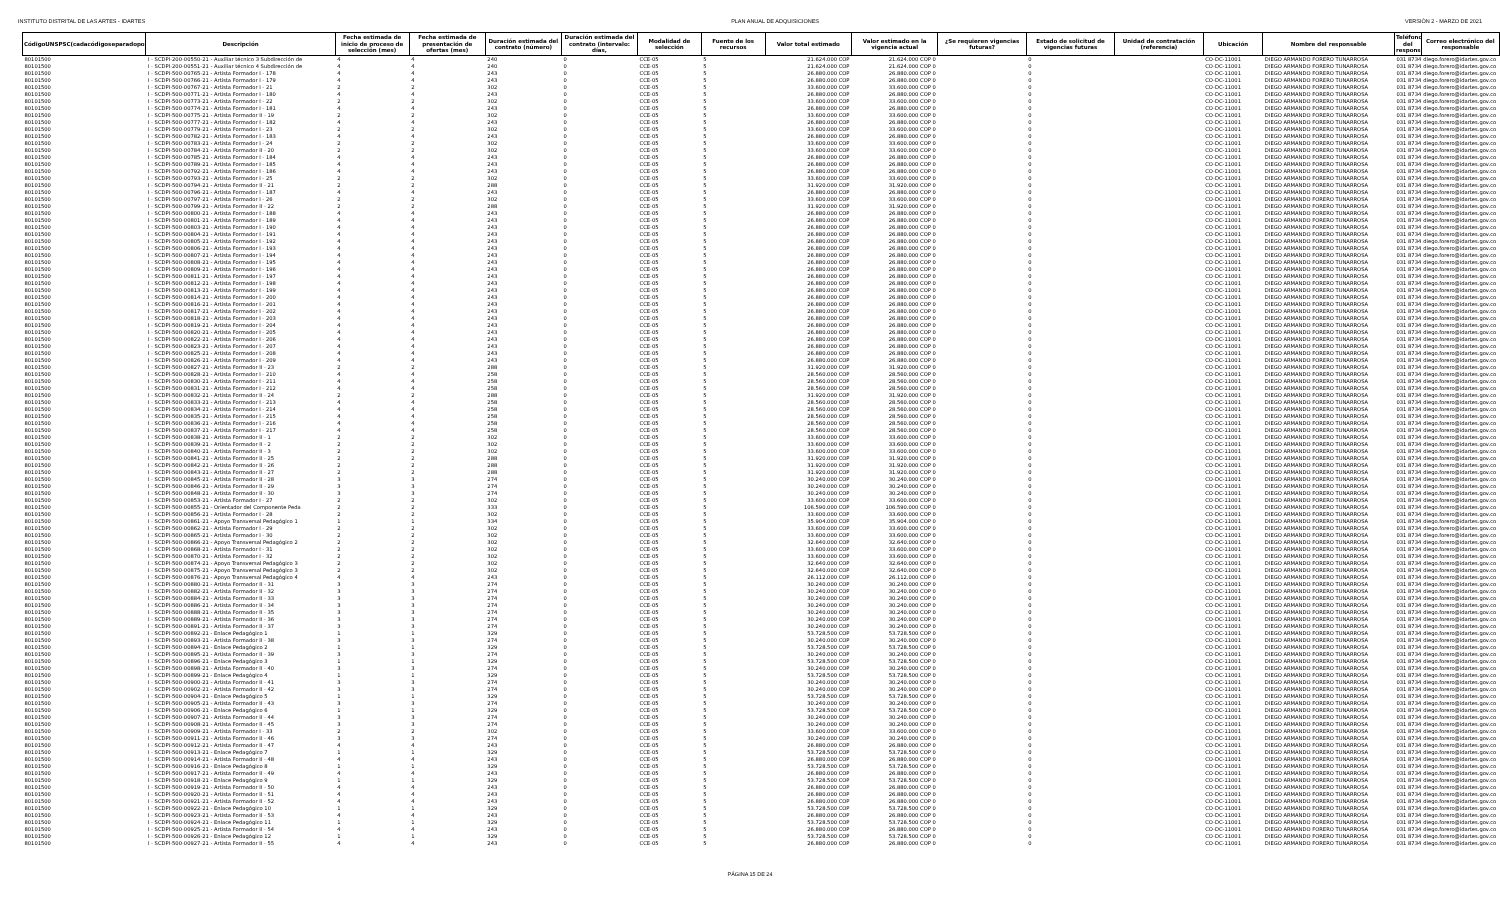INSTITUTO DISTRITAL DE LAS ARTES - IDARTES PLAN ANUAL DE ADQUISICIONES VERSIÓN 2 - MARZO DE 2021
| CódigoUNSPSC(cadacódigoseparadopor;) | Descripción | Fecha estimada de inicio de proceso de selección (mes) | Fecha estimada de presentación de ofertas (mes) | Duración estimada del contrato (número) | Duración estimada del contrato (intervalo: días, | Modalidad de selección | Fuente de los recursos | Valor total estimado | Valor estimado en la vigencia actual | ¿Se requieren vigencias futuras? | Estado de solicitud de vigencias futuras | Unidad de contratación (referencia) | Ubicación | Nombre del responsable | Teléfono del respons | Correo electrónico del responsable |
| --- | --- | --- | --- | --- | --- | --- | --- | --- | --- | --- | --- | --- | --- | --- | --- | --- |
| 80101500 | I - SCDPI-200-00550-21 - Auxiliar técnico 3 Subdirección de | 4 | 4 | 240 | 0 | CCE-05 | 5 | 21.624.000 COP | 21.624.000 COP 0 | | 0 | | CO-DC-11001 | DIEGO ARMANDO FORERO TUNARROSA | 031 8734 | diego.forero@idartes.gov.co |
| 80101500 | I - SCDPI-200-00551-21 - Auxiliar técnico 4 Subdirección de | 4 | 4 | 240 | 0 | CCE-05 | 5 | 21.624.000 COP | 21.624.000 COP 0 | | 0 | | CO-DC-11001 | DIEGO ARMANDO FORERO TUNARROSA | 031 8734 | diego.forero@idartes.gov.co |
| 80101500 | I - SCDPI-500-00765-21 - Artista Formador I - 178 | 4 | 4 | 243 | 0 | CCE-05 | 5 | 26.880.000 COP | 26.880.000 COP 0 | | 0 | | CO-DC-11001 | DIEGO ARMANDO FORERO TUNARROSA | 031 8734 | diego.forero@idartes.gov.co |
| 80101500 | I - SCDPI-500-00766-21 - Artista Formador I - 179 | 4 | 4 | 243 | 0 | CCE-05 | 5 | 26.880.000 COP | 26.880.000 COP 0 | | 0 | | CO-DC-11001 | DIEGO ARMANDO FORERO TUNARROSA | 031 8734 | diego.forero@idartes.gov.co |
| 80101500 | I - SCDPI-500-00767-21 - Artista Formador I - 21 | 2 | 2 | 302 | 0 | CCE-05 | 5 | 33.600.000 COP | 33.600.000 COP 0 | | 0 | | CO-DC-11001 | DIEGO ARMANDO FORERO TUNARROSA | 031 8734 | diego.forero@idartes.gov.co |
| 80101500 | I - SCDPI-500-00771-21 - Artista Formador I - 180 | 4 | 4 | 243 | 0 | CCE-05 | 5 | 26.880.000 COP | 26.880.000 COP 0 | | 0 | | CO-DC-11001 | DIEGO ARMANDO FORERO TUNARROSA | 031 8734 | diego.forero@idartes.gov.co |
| 80101500 | I - SCDPI-500-00773-21 - Artista Formador I - 22 | 2 | 2 | 302 | 0 | CCE-05 | 5 | 33.600.000 COP | 33.600.000 COP 0 | | 0 | | CO-DC-11001 | DIEGO ARMANDO FORERO TUNARROSA | 031 8734 | diego.forero@idartes.gov.co |
| 80101500 | I - SCDPI-500-00774-21 - Artista Formador I - 181 | 4 | 4 | 243 | 0 | CCE-05 | 5 | 26.880.000 COP | 26.880.000 COP 0 | | 0 | | CO-DC-11001 | DIEGO ARMANDO FORERO TUNARROSA | 031 8734 | diego.forero@idartes.gov.co |
| 80101500 | I - SCDPI-500-00775-21 - Artista Formador II - 19 | 2 | 2 | 302 | 0 | CCE-05 | 5 | 33.600.000 COP | 33.600.000 COP 0 | | 0 | | CO-DC-11001 | DIEGO ARMANDO FORERO TUNARROSA | 031 8734 | diego.forero@idartes.gov.co |
| 80101500 | I - SCDPI-500-00777-21 - Artista Formador I - 182 | 4 | 4 | 243 | 0 | CCE-05 | 5 | 26.880.000 COP | 26.880.000 COP 0 | | 0 | | CO-DC-11001 | DIEGO ARMANDO FORERO TUNARROSA | 031 8734 | diego.forero@idartes.gov.co |
| 80101500 | I - SCDPI-500-00779-21 - Artista Formador I - 23 | 2 | 2 | 302 | 0 | CCE-05 | 5 | 33.600.000 COP | 33.600.000 COP 0 | | 0 | | CO-DC-11001 | DIEGO ARMANDO FORERO TUNARROSA | 031 8734 | diego.forero@idartes.gov.co |
| 80101500 | I - SCDPI-500-00782-21 - Artista Formador I - 183 | 4 | 4 | 243 | 0 | CCE-05 | 5 | 26.880.000 COP | 26.880.000 COP 0 | | 0 | | CO-DC-11001 | DIEGO ARMANDO FORERO TUNARROSA | 031 8734 | diego.forero@idartes.gov.co |
| 80101500 | I - SCDPI-500-00783-21 - Artista Formador I - 24 | 2 | 2 | 302 | 0 | CCE-05 | 5 | 33.600.000 COP | 33.600.000 COP 0 | | 0 | | CO-DC-11001 | DIEGO ARMANDO FORERO TUNARROSA | 031 8734 | diego.forero@idartes.gov.co |
| 80101500 | I - SCDPI-500-00784-21 - Artista Formador II - 20 | 2 | 2 | 302 | 0 | CCE-05 | 5 | 33.600.000 COP | 33.600.000 COP 0 | | 0 | | CO-DC-11001 | DIEGO ARMANDO FORERO TUNARROSA | 031 8734 | diego.forero@idartes.gov.co |
| 80101500 | I - SCDPI-500-00785-21 - Artista Formador I - 184 | 4 | 4 | 243 | 0 | CCE-05 | 5 | 26.880.000 COP | 26.880.000 COP 0 | | 0 | | CO-DC-11001 | DIEGO ARMANDO FORERO TUNARROSA | 031 8734 | diego.forero@idartes.gov.co |
| 80101500 | I - SCDPI-500-00789-21 - Artista Formador I - 185 | 4 | 4 | 243 | 0 | CCE-05 | 5 | 26.880.000 COP | 26.880.000 COP 0 | | 0 | | CO-DC-11001 | DIEGO ARMANDO FORERO TUNARROSA | 031 8734 | diego.forero@idartes.gov.co |
| 80101500 | I - SCDPI-500-00792-21 - Artista Formador I - 186 | 4 | 4 | 243 | 0 | CCE-05 | 5 | 26.880.000 COP | 26.880.000 COP 0 | | 0 | | CO-DC-11001 | DIEGO ARMANDO FORERO TUNARROSA | 031 8734 | diego.forero@idartes.gov.co |
| 80101500 | I - SCDPI-500-00793-21 - Artista Formador I - 25 | 2 | 2 | 302 | 0 | CCE-05 | 5 | 33.600.000 COP | 33.600.000 COP 0 | | 0 | | CO-DC-11001 | DIEGO ARMANDO FORERO TUNARROSA | 031 8734 | diego.forero@idartes.gov.co |
| 80101500 | I - SCDPI-500-00794-21 - Artista Formador II - 21 | 2 | 2 | 288 | 0 | CCE-05 | 5 | 31.920.000 COP | 31.920.000 COP 0 | | 0 | | CO-DC-11001 | DIEGO ARMANDO FORERO TUNARROSA | 031 8734 | diego.forero@idartes.gov.co |
| 80101500 | I - SCDPI-500-00796-21 - Artista Formador I - 187 | 4 | 4 | 243 | 0 | CCE-05 | 5 | 26.880.000 COP | 26.880.000 COP 0 | | 0 | | CO-DC-11001 | DIEGO ARMANDO FORERO TUNARROSA | 031 8734 | diego.forero@idartes.gov.co |
| 80101500 | I - SCDPI-500-00797-21 - Artista Formador I - 26 | 2 | 2 | 302 | 0 | CCE-05 | 5 | 33.600.000 COP | 33.600.000 COP 0 | | 0 | | CO-DC-11001 | DIEGO ARMANDO FORERO TUNARROSA | 031 8734 | diego.forero@idartes.gov.co |
| 80101500 | I - SCDPI-500-00799-21 - Artista Formador II - 22 | 2 | 2 | 288 | 0 | CCE-05 | 5 | 31.920.000 COP | 31.920.000 COP 0 | | 0 | | CO-DC-11001 | DIEGO ARMANDO FORERO TUNARROSA | 031 8734 | diego.forero@idartes.gov.co |
| 80101500 | I - SCDPI-500-00800-21 - Artista Formador I - 188 | 4 | 4 | 243 | 0 | CCE-05 | 5 | 26.880.000 COP | 26.880.000 COP 0 | | 0 | | CO-DC-11001 | DIEGO ARMANDO FORERO TUNARROSA | 031 8734 | diego.forero@idartes.gov.co |
| 80101500 | I - SCDPI-500-00801-21 - Artista Formador I - 189 | 4 | 4 | 243 | 0 | CCE-05 | 5 | 26.880.000 COP | 26.880.000 COP 0 | | 0 | | CO-DC-11001 | DIEGO ARMANDO FORERO TUNARROSA | 031 8734 | diego.forero@idartes.gov.co |
| 80101500 | I - SCDPI-500-00803-21 - Artista Formador I - 190 | 4 | 4 | 243 | 0 | CCE-05 | 5 | 26.880.000 COP | 26.880.000 COP 0 | | 0 | | CO-DC-11001 | DIEGO ARMANDO FORERO TUNARROSA | 031 8734 | diego.forero@idartes.gov.co |
| 80101500 | I - SCDPI-500-00804-21 - Artista Formador I - 191 | 4 | 4 | 243 | 0 | CCE-05 | 5 | 26.880.000 COP | 26.880.000 COP 0 | | 0 | | CO-DC-11001 | DIEGO ARMANDO FORERO TUNARROSA | 031 8734 | diego.forero@idartes.gov.co |
| 80101500 | I - SCDPI-500-00805-21 - Artista Formador I - 192 | 4 | 4 | 243 | 0 | CCE-05 | 5 | 26.880.000 COP | 26.880.000 COP 0 | | 0 | | CO-DC-11001 | DIEGO ARMANDO FORERO TUNARROSA | 031 8734 | diego.forero@idartes.gov.co |
| 80101500 | I - SCDPI-500-00806-21 - Artista Formador I - 193 | 4 | 4 | 243 | 0 | CCE-05 | 5 | 26.880.000 COP | 26.880.000 COP 0 | | 0 | | CO-DC-11001 | DIEGO ARMANDO FORERO TUNARROSA | 031 8734 | diego.forero@idartes.gov.co |
| 80101500 | I - SCDPI-500-00807-21 - Artista Formador I - 194 | 4 | 4 | 243 | 0 | CCE-05 | 5 | 26.880.000 COP | 26.880.000 COP 0 | | 0 | | CO-DC-11001 | DIEGO ARMANDO FORERO TUNARROSA | 031 8734 | diego.forero@idartes.gov.co |
| 80101500 | I - SCDPI-500-00808-21 - Artista Formador I - 195 | 4 | 4 | 243 | 0 | CCE-05 | 5 | 26.880.000 COP | 26.880.000 COP 0 | | 0 | | CO-DC-11001 | DIEGO ARMANDO FORERO TUNARROSA | 031 8734 | diego.forero@idartes.gov.co |
| 80101500 | I - SCDPI-500-00809-21 - Artista Formador I - 196 | 4 | 4 | 243 | 0 | CCE-05 | 5 | 26.880.000 COP | 26.880.000 COP 0 | | 0 | | CO-DC-11001 | DIEGO ARMANDO FORERO TUNARROSA | 031 8734 | diego.forero@idartes.gov.co |
| 80101500 | I - SCDPI-500-00811-21 - Artista Formador I - 197 | 4 | 4 | 243 | 0 | CCE-05 | 5 | 26.880.000 COP | 26.880.000 COP 0 | | 0 | | CO-DC-11001 | DIEGO ARMANDO FORERO TUNARROSA | 031 8734 | diego.forero@idartes.gov.co |
| 80101500 | I - SCDPI-500-00812-21 - Artista Formador I - 198 | 4 | 4 | 243 | 0 | CCE-05 | 5 | 26.880.000 COP | 26.880.000 COP 0 | | 0 | | CO-DC-11001 | DIEGO ARMANDO FORERO TUNARROSA | 031 8734 | diego.forero@idartes.gov.co |
| 80101500 | I - SCDPI-500-00813-21 - Artista Formador I - 199 | 4 | 4 | 243 | 0 | CCE-05 | 5 | 26.880.000 COP | 26.880.000 COP 0 | | 0 | | CO-DC-11001 | DIEGO ARMANDO FORERO TUNARROSA | 031 8734 | diego.forero@idartes.gov.co |
| 80101500 | I - SCDPI-500-00814-21 - Artista Formador I - 200 | 4 | 4 | 243 | 0 | CCE-05 | 5 | 26.880.000 COP | 26.880.000 COP 0 | | 0 | | CO-DC-11001 | DIEGO ARMANDO FORERO TUNARROSA | 031 8734 | diego.forero@idartes.gov.co |
| 80101500 | I - SCDPI-500-00816-21 - Artista Formador I - 201 | 4 | 4 | 243 | 0 | CCE-05 | 5 | 26.880.000 COP | 26.880.000 COP 0 | | 0 | | CO-DC-11001 | DIEGO ARMANDO FORERO TUNARROSA | 031 8734 | diego.forero@idartes.gov.co |
| 80101500 | I - SCDPI-500-00817-21 - Artista Formador I - 202 | 4 | 4 | 243 | 0 | CCE-05 | 5 | 26.880.000 COP | 26.880.000 COP 0 | | 0 | | CO-DC-11001 | DIEGO ARMANDO FORERO TUNARROSA | 031 8734 | diego.forero@idartes.gov.co |
| 80101500 | I - SCDPI-500-00818-21 - Artista Formador I - 203 | 4 | 4 | 243 | 0 | CCE-05 | 5 | 26.880.000 COP | 26.880.000 COP 0 | | 0 | | CO-DC-11001 | DIEGO ARMANDO FORERO TUNARROSA | 031 8734 | diego.forero@idartes.gov.co |
| 80101500 | I - SCDPI-500-00819-21 - Artista Formador I - 204 | 4 | 4 | 243 | 0 | CCE-05 | 5 | 26.880.000 COP | 26.880.000 COP 0 | | 0 | | CO-DC-11001 | DIEGO ARMANDO FORERO TUNARROSA | 031 8734 | diego.forero@idartes.gov.co |
| 80101500 | I - SCDPI-500-00820-21 - Artista Formador I - 205 | 4 | 4 | 243 | 0 | CCE-05 | 5 | 26.880.000 COP | 26.880.000 COP 0 | | 0 | | CO-DC-11001 | DIEGO ARMANDO FORERO TUNARROSA | 031 8734 | diego.forero@idartes.gov.co |
| 80101500 | I - SCDPI-500-00822-21 - Artista Formador I - 206 | 4 | 4 | 243 | 0 | CCE-05 | 5 | 26.880.000 COP | 26.880.000 COP 0 | | 0 | | CO-DC-11001 | DIEGO ARMANDO FORERO TUNARROSA | 031 8734 | diego.forero@idartes.gov.co |
| 80101500 | I - SCDPI-500-00823-21 - Artista Formador I - 207 | 4 | 4 | 243 | 0 | CCE-05 | 5 | 26.880.000 COP | 26.880.000 COP 0 | | 0 | | CO-DC-11001 | DIEGO ARMANDO FORERO TUNARROSA | 031 8734 | diego.forero@idartes.gov.co |
| 80101500 | I - SCDPI-500-00825-21 - Artista Formador I - 208 | 4 | 4 | 243 | 0 | CCE-05 | 5 | 26.880.000 COP | 26.880.000 COP 0 | | 0 | | CO-DC-11001 | DIEGO ARMANDO FORERO TUNARROSA | 031 8734 | diego.forero@idartes.gov.co |
| 80101500 | I - SCDPI-500-00826-21 - Artista Formador I - 209 | 4 | 4 | 243 | 0 | CCE-05 | 5 | 26.880.000 COP | 26.880.000 COP 0 | | 0 | | CO-DC-11001 | DIEGO ARMANDO FORERO TUNARROSA | 031 8734 | diego.forero@idartes.gov.co |
| 80101500 | I - SCDPI-500-00827-21 - Artista Formador II - 23 | 2 | 2 | 288 | 0 | CCE-05 | 5 | 31.920.000 COP | 31.920.000 COP 0 | | 0 | | CO-DC-11001 | DIEGO ARMANDO FORERO TUNARROSA | 031 8734 | diego.forero@idartes.gov.co |
| 80101500 | I - SCDPI-500-00828-21 - Artista Formador I - 210 | 4 | 4 | 258 | 0 | CCE-05 | 5 | 28.560.000 COP | 28.560.000 COP 0 | | 0 | | CO-DC-11001 | DIEGO ARMANDO FORERO TUNARROSA | 031 8734 | diego.forero@idartes.gov.co |
| 80101500 | I - SCDPI-500-00830-21 - Artista Formador I - 211 | 4 | 4 | 258 | 0 | CCE-05 | 5 | 28.560.000 COP | 28.560.000 COP 0 | | 0 | | CO-DC-11001 | DIEGO ARMANDO FORERO TUNARROSA | 031 8734 | diego.forero@idartes.gov.co |
| 80101500 | I - SCDPI-500-00831-21 - Artista Formador I - 212 | 4 | 4 | 258 | 0 | CCE-05 | 5 | 28.560.000 COP | 28.560.000 COP 0 | | 0 | | CO-DC-11001 | DIEGO ARMANDO FORERO TUNARROSA | 031 8734 | diego.forero@idartes.gov.co |
| 80101500 | I - SCDPI-500-00832-21 - Artista Formador II - 24 | 2 | 2 | 288 | 0 | CCE-05 | 5 | 31.920.000 COP | 31.920.000 COP 0 | | 0 | | CO-DC-11001 | DIEGO ARMANDO FORERO TUNARROSA | 031 8734 | diego.forero@idartes.gov.co |
| 80101500 | I - SCDPI-500-00833-21 - Artista Formador I - 213 | 4 | 4 | 258 | 0 | CCE-05 | 5 | 28.560.000 COP | 28.560.000 COP 0 | | 0 | | CO-DC-11001 | DIEGO ARMANDO FORERO TUNARROSA | 031 8734 | diego.forero@idartes.gov.co |
| 80101500 | I - SCDPI-500-00834-21 - Artista Formador I - 214 | 4 | 4 | 258 | 0 | CCE-05 | 5 | 28.560.000 COP | 28.560.000 COP 0 | | 0 | | CO-DC-11001 | DIEGO ARMANDO FORERO TUNARROSA | 031 8734 | diego.forero@idartes.gov.co |
| 80101500 | I - SCDPI-500-00835-21 - Artista Formador I - 215 | 4 | 4 | 258 | 0 | CCE-05 | 5 | 28.560.000 COP | 28.560.000 COP 0 | | 0 | | CO-DC-11001 | DIEGO ARMANDO FORERO TUNARROSA | 031 8734 | diego.forero@idartes.gov.co |
| 80101500 | I - SCDPI-500-00836-21 - Artista Formador I - 216 | 4 | 4 | 258 | 0 | CCE-05 | 5 | 28.560.000 COP | 28.560.000 COP 0 | | 0 | | CO-DC-11001 | DIEGO ARMANDO FORERO TUNARROSA | 031 8734 | diego.forero@idartes.gov.co |
| 80101500 | I - SCDPI-500-00837-21 - Artista Formador I - 217 | 4 | 4 | 258 | 0 | CCE-05 | 5 | 28.560.000 COP | 28.560.000 COP 0 | | 0 | | CO-DC-11001 | DIEGO ARMANDO FORERO TUNARROSA | 031 8734 | diego.forero@idartes.gov.co |
| 80101500 | I - SCDPI-500-00838-21 - Artista Formador II - 1 | 2 | 2 | 302 | 0 | CCE-05 | 5 | 33.600.000 COP | 33.600.000 COP 0 | | 0 | | CO-DC-11001 | DIEGO ARMANDO FORERO TUNARROSA | 031 8734 | diego.forero@idartes.gov.co |
| 80101500 | I - SCDPI-500-00839-21 - Artista Formador II - 2 | 2 | 2 | 302 | 0 | CCE-05 | 5 | 33.600.000 COP | 33.600.000 COP 0 | | 0 | | CO-DC-11001 | DIEGO ARMANDO FORERO TUNARROSA | 031 8734 | diego.forero@idartes.gov.co |
| 80101500 | I - SCDPI-500-00840-21 - Artista Formador II - 3 | 2 | 2 | 302 | 0 | CCE-05 | 5 | 33.600.000 COP | 33.600.000 COP 0 | | 0 | | CO-DC-11001 | DIEGO ARMANDO FORERO TUNARROSA | 031 8734 | diego.forero@idartes.gov.co |
| 80101500 | I - SCDPI-500-00841-21 - Artista Formador II - 25 | 2 | 2 | 288 | 0 | CCE-05 | 5 | 31.920.000 COP | 31.920.000 COP 0 | | 0 | | CO-DC-11001 | DIEGO ARMANDO FORERO TUNARROSA | 031 8734 | diego.forero@idartes.gov.co |
| 80101500 | I - SCDPI-500-00842-21 - Artista Formador II - 26 | 2 | 2 | 288 | 0 | CCE-05 | 5 | 31.920.000 COP | 31.920.000 COP 0 | | 0 | | CO-DC-11001 | DIEGO ARMANDO FORERO TUNARROSA | 031 8734 | diego.forero@idartes.gov.co |
| 80101500 | I - SCDPI-500-00843-21 - Artista Formador II - 27 | 2 | 2 | 288 | 0 | CCE-05 | 5 | 31.920.000 COP | 31.920.000 COP 0 | | 0 | | CO-DC-11001 | DIEGO ARMANDO FORERO TUNARROSA | 031 8734 | diego.forero@idartes.gov.co |
| 80101500 | I - SCDPI-500-00845-21 - Artista Formador II - 28 | 3 | 3 | 274 | 0 | CCE-05 | 5 | 30.240.000 COP | 30.240.000 COP 0 | | 0 | | CO-DC-11001 | DIEGO ARMANDO FORERO TUNARROSA | 031 8734 | diego.forero@idartes.gov.co |
| 80101500 | I - SCDPI-500-00846-21 - Artista Formador II - 29 | 3 | 3 | 274 | 0 | CCE-05 | 5 | 30.240.000 COP | 30.240.000 COP 0 | | 0 | | CO-DC-11001 | DIEGO ARMANDO FORERO TUNARROSA | 031 8734 | diego.forero@idartes.gov.co |
| 80101500 | I - SCDPI-500-00848-21 - Artista Formador II - 30 | 3 | 3 | 274 | 0 | CCE-05 | 5 | 30.240.000 COP | 30.240.000 COP 0 | | 0 | | CO-DC-11001 | DIEGO ARMANDO FORERO TUNARROSA | 031 8734 | diego.forero@idartes.gov.co |
| 80101500 | I - SCDPI-500-00853-21 - Artista Formador I - 27 | 2 | 2 | 302 | 0 | CCE-05 | 5 | 33.600.000 COP | 33.600.000 COP 0 | | 0 | | CO-DC-11001 | DIEGO ARMANDO FORERO TUNARROSA | 031 8734 | diego.forero@idartes.gov.co |
| 80101500 | I - SCDPI-500-00855-21 - Orientador del Componente Peda | 2 | 2 | 333 | 0 | CCE-05 | 5 | 106.590.000 COP | 106.590.000 COP 0 | | 0 | | CO-DC-11001 | DIEGO ARMANDO FORERO TUNARROSA | 031 8734 | diego.forero@idartes.gov.co |
| 80101500 | I - SCDPI-500-00856-21 - Artista Formador I - 28 | 2 | 2 | 302 | 0 | CCE-05 | 5 | 33.600.000 COP | 33.600.000 COP 0 | | 0 | | CO-DC-11001 | DIEGO ARMANDO FORERO TUNARROSA | 031 8734 | diego.forero@idartes.gov.co |
| 80101500 | I - SCDPI-500-00861-21 - Apoyo Transversal Pedagógico 1 | 1 | 1 | 334 | 0 | CCE-05 | 5 | 35.904.000 COP | 35.904.000 COP 0 | | 0 | | CO-DC-11001 | DIEGO ARMANDO FORERO TUNARROSA | 031 8734 | diego.forero@idartes.gov.co |
| 80101500 | I - SCDPI-500-00862-21 - Artista Formador I - 29 | 2 | 2 | 302 | 0 | CCE-05 | 5 | 33.600.000 COP | 33.600.000 COP 0 | | 0 | | CO-DC-11001 | DIEGO ARMANDO FORERO TUNARROSA | 031 8734 | diego.forero@idartes.gov.co |
| 80101500 | I - SCDPI-500-00865-21 - Artista Formador I - 30 | 2 | 2 | 302 | 0 | CCE-05 | 5 | 33.600.000 COP | 33.600.000 COP 0 | | 0 | | CO-DC-11001 | DIEGO ARMANDO FORERO TUNARROSA | 031 8734 | diego.forero@idartes.gov.co |
| 80101500 | I - SCDPI-500-00866-21 - Apoyo Transversal Pedagógico 2 | 2 | 2 | 302 | 0 | CCE-05 | 5 | 32.640.000 COP | 32.640.000 COP 0 | | 0 | | CO-DC-11001 | DIEGO ARMANDO FORERO TUNARROSA | 031 8734 | diego.forero@idartes.gov.co |
| 80101500 | I - SCDPI-500-00868-21 - Artista Formador I - 31 | 2 | 2 | 302 | 0 | CCE-05 | 5 | 33.600.000 COP | 33.600.000 COP 0 | | 0 | | CO-DC-11001 | DIEGO ARMANDO FORERO TUNARROSA | 031 8734 | diego.forero@idartes.gov.co |
| 80101500 | I - SCDPI-500-00870-21 - Artista Formador I - 32 | 2 | 2 | 302 | 0 | CCE-05 | 5 | 33.600.000 COP | 33.600.000 COP 0 | | 0 | | CO-DC-11001 | DIEGO ARMANDO FORERO TUNARROSA | 031 8734 | diego.forero@idartes.gov.co |
| 80101500 | I - SCDPI-500-00874-21 - Apoyo Transversal Pedagógico 3 | 2 | 2 | 302 | 0 | CCE-05 | 5 | 32.640.000 COP | 32.640.000 COP 0 | | 0 | | CO-DC-11001 | DIEGO ARMANDO FORERO TUNARROSA | 031 8734 | diego.forero@idartes.gov.co |
| 80101500 | I - SCDPI-500-00875-21 - Apoyo Transversal Pedagógico 3 | 2 | 2 | 302 | 0 | CCE-05 | 5 | 32.640.000 COP | 32.640.000 COP 0 | | 0 | | CO-DC-11001 | DIEGO ARMANDO FORERO TUNARROSA | 031 8734 | diego.forero@idartes.gov.co |
| 80101500 | I - SCDPI-500-00876-21 - Apoyo Transversal Pedagógico 4 | 4 | 4 | 243 | 0 | CCE-05 | 5 | 26.112.000 COP | 26.112.000 COP 0 | | 0 | | CO-DC-11001 | DIEGO ARMANDO FORERO TUNARROSA | 031 8734 | diego.forero@idartes.gov.co |
| 80101500 | I - SCDPI-500-00880-21 - Artista Formador II - 31 | 3 | 3 | 274 | 0 | CCE-05 | 5 | 30.240.000 COP | 30.240.000 COP 0 | | 0 | | CO-DC-11001 | DIEGO ARMANDO FORERO TUNARROSA | 031 8734 | diego.forero@idartes.gov.co |
| 80101500 | I - SCDPI-500-00882-21 - Artista Formador II - 32 | 3 | 3 | 274 | 0 | CCE-05 | 5 | 30.240.000 COP | 30.240.000 COP 0 | | 0 | | CO-DC-11001 | DIEGO ARMANDO FORERO TUNARROSA | 031 8734 | diego.forero@idartes.gov.co |
| 80101500 | I - SCDPI-500-00884-21 - Artista Formador II - 33 | 3 | 3 | 274 | 0 | CCE-05 | 5 | 30.240.000 COP | 30.240.000 COP 0 | | 0 | | CO-DC-11001 | DIEGO ARMANDO FORERO TUNARROSA | 031 8734 | diego.forero@idartes.gov.co |
| 80101500 | I - SCDPI-500-00886-21 - Artista Formador II - 34 | 3 | 3 | 274 | 0 | CCE-05 | 5 | 30.240.000 COP | 30.240.000 COP 0 | | 0 | | CO-DC-11001 | DIEGO ARMANDO FORERO TUNARROSA | 031 8734 | diego.forero@idartes.gov.co |
| 80101500 | I - SCDPI-500-00888-21 - Artista Formador II - 35 | 3 | 3 | 274 | 0 | CCE-05 | 5 | 30.240.000 COP | 30.240.000 COP 0 | | 0 | | CO-DC-11001 | DIEGO ARMANDO FORERO TUNARROSA | 031 8734 | diego.forero@idartes.gov.co |
| 80101500 | I - SCDPI-500-00889-21 - Artista Formador II - 36 | 3 | 3 | 274 | 0 | CCE-05 | 5 | 30.240.000 COP | 30.240.000 COP 0 | | 0 | | CO-DC-11001 | DIEGO ARMANDO FORERO TUNARROSA | 031 8734 | diego.forero@idartes.gov.co |
| 80101500 | I - SCDPI-500-00891-21 - Artista Formador II - 37 | 3 | 3 | 274 | 0 | CCE-05 | 5 | 30.240.000 COP | 30.240.000 COP 0 | | 0 | | CO-DC-11001 | DIEGO ARMANDO FORERO TUNARROSA | 031 8734 | diego.forero@idartes.gov.co |
| 80101500 | I - SCDPI-500-00892-21 - Enlace Pedagógico 1 | 1 | 1 | 329 | 0 | CCE-05 | 5 | 53.728.500 COP | 53.728.500 COP 0 | | 0 | | CO-DC-11001 | DIEGO ARMANDO FORERO TUNARROSA | 031 8734 | diego.forero@idartes.gov.co |
| 80101500 | I - SCDPI-500-00893-21 - Artista Formador II - 38 | 3 | 3 | 274 | 0 | CCE-05 | 5 | 30.240.000 COP | 30.240.000 COP 0 | | 0 | | CO-DC-11001 | DIEGO ARMANDO FORERO TUNARROSA | 031 8734 | diego.forero@idartes.gov.co |
| 80101500 | I - SCDPI-500-00894-21 - Enlace Pedagógico 2 | 1 | 1 | 329 | 0 | CCE-05 | 5 | 53.728.500 COP | 53.728.500 COP 0 | | 0 | | CO-DC-11001 | DIEGO ARMANDO FORERO TUNARROSA | 031 8734 | diego.forero@idartes.gov.co |
| 80101500 | I - SCDPI-500-00895-21 - Artista Formador II - 39 | 3 | 3 | 274 | 0 | CCE-05 | 5 | 30.240.000 COP | 30.240.000 COP 0 | | 0 | | CO-DC-11001 | DIEGO ARMANDO FORERO TUNARROSA | 031 8734 | diego.forero@idartes.gov.co |
| 80101500 | I - SCDPI-500-00896-21 - Enlace Pedagógico 3 | 1 | 1 | 329 | 0 | CCE-05 | 5 | 53.728.500 COP | 53.728.500 COP 0 | | 0 | | CO-DC-11001 | DIEGO ARMANDO FORERO TUNARROSA | 031 8734 | diego.forero@idartes.gov.co |
| 80101500 | I - SCDPI-500-00898-21 - Artista Formador II - 40 | 3 | 3 | 274 | 0 | CCE-05 | 5 | 30.240.000 COP | 30.240.000 COP 0 | | 0 | | CO-DC-11001 | DIEGO ARMANDO FORERO TUNARROSA | 031 8734 | diego.forero@idartes.gov.co |
| 80101500 | I - SCDPI-500-00899-21 - Enlace Pedagógico 4 | 1 | 1 | 329 | 0 | CCE-05 | 5 | 53.728.500 COP | 53.728.500 COP 0 | | 0 | | CO-DC-11001 | DIEGO ARMANDO FORERO TUNARROSA | 031 8734 | diego.forero@idartes.gov.co |
| 80101500 | I - SCDPI-500-00900-21 - Artista Formador II - 41 | 3 | 3 | 274 | 0 | CCE-05 | 5 | 30.240.000 COP | 30.240.000 COP 0 | | 0 | | CO-DC-11001 | DIEGO ARMANDO FORERO TUNARROSA | 031 8734 | diego.forero@idartes.gov.co |
| 80101500 | I - SCDPI-500-00902-21 - Artista Formador II - 42 | 3 | 3 | 274 | 0 | CCE-05 | 5 | 30.240.000 COP | 30.240.000 COP 0 | | 0 | | CO-DC-11001 | DIEGO ARMANDO FORERO TUNARROSA | 031 8734 | diego.forero@idartes.gov.co |
| 80101500 | I - SCDPI-500-00904-21 - Enlace Pedagógico 5 | 1 | 1 | 329 | 0 | CCE-05 | 5 | 53.728.500 COP | 53.728.500 COP 0 | | 0 | | CO-DC-11001 | DIEGO ARMANDO FORERO TUNARROSA | 031 8734 | diego.forero@idartes.gov.co |
| 80101500 | I - SCDPI-500-00905-21 - Artista Formador II - 43 | 3 | 3 | 274 | 0 | CCE-05 | 5 | 30.240.000 COP | 30.240.000 COP 0 | | 0 | | CO-DC-11001 | DIEGO ARMANDO FORERO TUNARROSA | 031 8734 | diego.forero@idartes.gov.co |
| 80101500 | I - SCDPI-500-00906-21 - Enlace Pedagógico 6 | 1 | 1 | 329 | 0 | CCE-05 | 5 | 53.728.500 COP | 53.728.500 COP 0 | | 0 | | CO-DC-11001 | DIEGO ARMANDO FORERO TUNARROSA | 031 8734 | diego.forero@idartes.gov.co |
| 80101500 | I - SCDPI-500-00907-21 - Artista Formador II - 44 | 3 | 3 | 274 | 0 | CCE-05 | 5 | 30.240.000 COP | 30.240.000 COP 0 | | 0 | | CO-DC-11001 | DIEGO ARMANDO FORERO TUNARROSA | 031 8734 | diego.forero@idartes.gov.co |
| 80101500 | I - SCDPI-500-00908-21 - Artista Formador II - 45 | 3 | 3 | 274 | 0 | CCE-05 | 5 | 30.240.000 COP | 30.240.000 COP 0 | | 0 | | CO-DC-11001 | DIEGO ARMANDO FORERO TUNARROSA | 031 8734 | diego.forero@idartes.gov.co |
| 80101500 | I - SCDPI-500-00909-21 - Artista Formador I - 33 | 2 | 2 | 302 | 0 | CCE-05 | 5 | 33.600.000 COP | 33.600.000 COP 0 | | 0 | | CO-DC-11001 | DIEGO ARMANDO FORERO TUNARROSA | 031 8734 | diego.forero@idartes.gov.co |
| 80101500 | I - SCDPI-500-00911-21 - Artista Formador II - 46 | 3 | 3 | 274 | 0 | CCE-05 | 5 | 30.240.000 COP | 30.240.000 COP 0 | | 0 | | CO-DC-11001 | DIEGO ARMANDO FORERO TUNARROSA | 031 8734 | diego.forero@idartes.gov.co |
| 80101500 | I - SCDPI-500-00912-21 - Artista Formador II - 47 | 4 | 4 | 243 | 0 | CCE-05 | 5 | 26.880.000 COP | 26.880.000 COP 0 | | 0 | | CO-DC-11001 | DIEGO ARMANDO FORERO TUNARROSA | 031 8734 | diego.forero@idartes.gov.co |
| 80101500 | I - SCDPI-500-00913-21 - Enlace Pedagógico 7 | 1 | 1 | 329 | 0 | CCE-05 | 5 | 53.728.500 COP | 53.728.500 COP 0 | | 0 | | CO-DC-11001 | DIEGO ARMANDO FORERO TUNARROSA | 031 8734 | diego.forero@idartes.gov.co |
| 80101500 | I - SCDPI-500-00914-21 - Artista Formador II - 48 | 4 | 4 | 243 | 0 | CCE-05 | 5 | 26.880.000 COP | 26.880.000 COP 0 | | 0 | | CO-DC-11001 | DIEGO ARMANDO FORERO TUNARROSA | 031 8734 | diego.forero@idartes.gov.co |
| 80101500 | I - SCDPI-500-00916-21 - Enlace Pedagógico 8 | 1 | 1 | 329 | 0 | CCE-05 | 5 | 53.728.500 COP | 53.728.500 COP 0 | | 0 | | CO-DC-11001 | DIEGO ARMANDO FORERO TUNARROSA | 031 8734 | diego.forero@idartes.gov.co |
| 80101500 | I - SCDPI-500-00917-21 - Artista Formador II - 49 | 4 | 4 | 243 | 0 | CCE-05 | 5 | 26.880.000 COP | 26.880.000 COP 0 | | 0 | | CO-DC-11001 | DIEGO ARMANDO FORERO TUNARROSA | 031 8734 | diego.forero@idartes.gov.co |
| 80101500 | I - SCDPI-500-00918-21 - Enlace Pedagógico 9 | 1 | 1 | 329 | 0 | CCE-05 | 5 | 53.728.500 COP | 53.728.500 COP 0 | | 0 | | CO-DC-11001 | DIEGO ARMANDO FORERO TUNARROSA | 031 8734 | diego.forero@idartes.gov.co |
| 80101500 | I - SCDPI-500-00919-21 - Artista Formador II - 50 | 4 | 4 | 243 | 0 | CCE-05 | 5 | 26.880.000 COP | 26.880.000 COP 0 | | 0 | | CO-DC-11001 | DIEGO ARMANDO FORERO TUNARROSA | 031 8734 | diego.forero@idartes.gov.co |
| 80101500 | I - SCDPI-500-00920-21 - Artista Formador II - 51 | 4 | 4 | 243 | 0 | CCE-05 | 5 | 26.880.000 COP | 26.880.000 COP 0 | | 0 | | CO-DC-11001 | DIEGO ARMANDO FORERO TUNARROSA | 031 8734 | diego.forero@idartes.gov.co |
| 80101500 | I - SCDPI-500-00921-21 - Artista Formador II - 52 | 4 | 4 | 243 | 0 | CCE-05 | 5 | 26.880.000 COP | 26.880.000 COP 0 | | 0 | | CO-DC-11001 | DIEGO ARMANDO FORERO TUNARROSA | 031 8734 | diego.forero@idartes.gov.co |
| 80101500 | I - SCDPI-500-00922-21 - Enlace Pedagógico 10 | 1 | 1 | 329 | 0 | CCE-05 | 5 | 53.728.500 COP | 53.728.500 COP 0 | | 0 | | CO-DC-11001 | DIEGO ARMANDO FORERO TUNARROSA | 031 8734 | diego.forero@idartes.gov.co |
| 80101500 | I - SCDPI-500-00923-21 - Artista Formador II - 53 | 4 | 4 | 243 | 0 | CCE-05 | 5 | 26.880.000 COP | 26.880.000 COP 0 | | 0 | | CO-DC-11001 | DIEGO ARMANDO FORERO TUNARROSA | 031 8734 | diego.forero@idartes.gov.co |
| 80101500 | I - SCDPI-500-00924-21 - Enlace Pedagógico 11 | 1 | 1 | 329 | 0 | CCE-05 | 5 | 53.728.500 COP | 53.728.500 COP 0 | | 0 | | CO-DC-11001 | DIEGO ARMANDO FORERO TUNARROSA | 031 8734 | diego.forero@idartes.gov.co |
| 80101500 | I - SCDPI-500-00925-21 - Artista Formador II - 54 | 4 | 4 | 243 | 0 | CCE-05 | 5 | 26.880.000 COP | 26.880.000 COP 0 | | 0 | | CO-DC-11001 | DIEGO ARMANDO FORERO TUNARROSA | 031 8734 | diego.forero@idartes.gov.co |
| 80101500 | I - SCDPI-500-00926-21 - Enlace Pedagógico 12 | 1 | 1 | 329 | 0 | CCE-05 | 5 | 53.728.500 COP | 53.728.500 COP 0 | | 0 | | CO-DC-11001 | DIEGO ARMANDO FORERO TUNARROSA | 031 8734 | diego.forero@idartes.gov.co |
| 80101500 | I - SCDPI-500-00927-21 - Artista Formador II - 55 | 4 | 4 | 243 | 0 | CCE-05 | 5 | 26.880.000 COP | 26.880.000 COP 0 | | 0 | | CO-DC-11001 | DIEGO ARMANDO FORERO TUNARROSA | 031 8734 | diego.forero@idartes.gov.co |
PÁGINA 15 DE 24